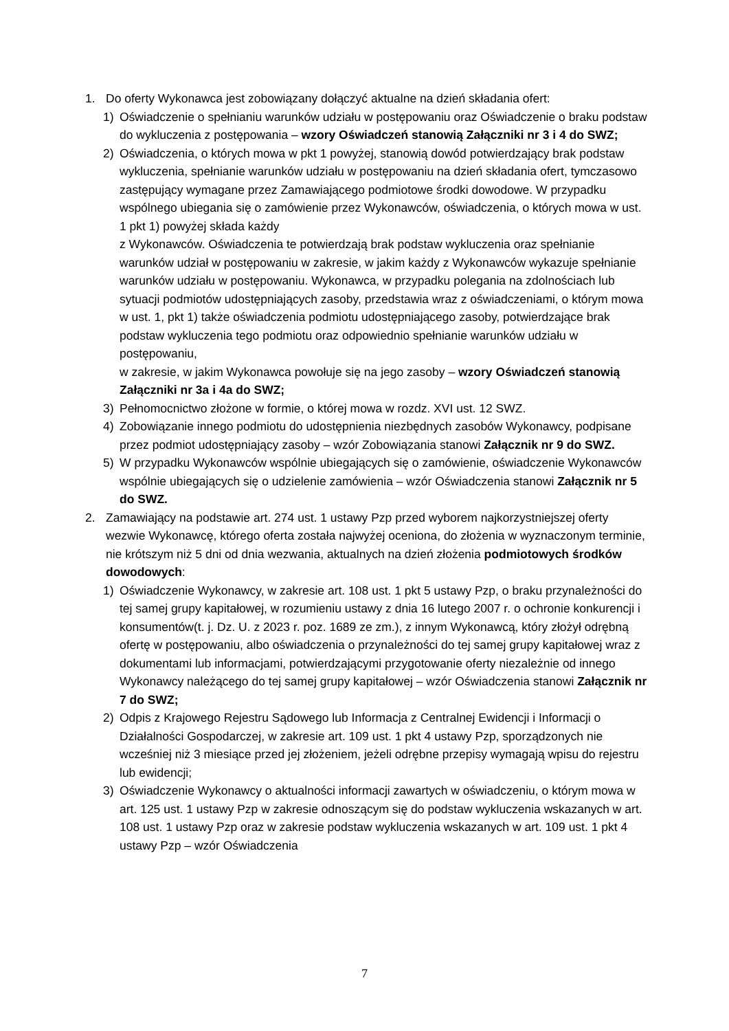1. Do oferty Wykonawca jest zobowiązany dołączyć aktualne na dzień składania ofert:
1) Oświadczenie o spełnianiu warunków udziału w postępowaniu oraz Oświadczenie o braku podstaw do wykluczenia z postępowania – wzory Oświadczeń stanowią Załączniki nr 3 i 4 do SWZ;
2) Oświadczenia, o których mowa w pkt 1 powyżej, stanowią dowód potwierdzający brak podstaw wykluczenia, spełnianie warunków udziału w postępowaniu na dzień składania ofert, tymczasowo zastępujący wymagane przez Zamawiającego podmiotowe środki dowodowe. W przypadku wspólnego ubiegania się o zamówienie przez Wykonawców, oświadczenia, o których mowa w ust. 1 pkt 1) powyżej składa każdy
z Wykonawców. Oświadczenia te potwierdzają brak podstaw wykluczenia oraz spełnianie warunków udział w postępowaniu w zakresie, w jakim każdy z Wykonawców wykazuje spełnianie warunków udziału w postępowaniu. Wykonawca, w przypadku polegania na zdolnościach lub sytuacji podmiotów udostępniających zasoby, przedstawia wraz z oświadczeniami, o którym mowa w ust. 1, pkt 1) także oświadczenia podmiotu udostępniającego zasoby, potwierdzające brak podstaw wykluczenia tego podmiotu oraz odpowiednio spełnianie warunków udziału w postępowaniu,
w zakresie, w jakim Wykonawca powołuje się na jego zasoby – wzory Oświadczeń stanowią Załączniki nr 3a i 4a do SWZ;
3) Pełnomocnictwo złożone w formie, o której mowa w rozdz. XVI ust. 12 SWZ.
4) Zobowiązanie innego podmiotu do udostępnienia niezbędnych zasobów Wykonawcy, podpisane przez podmiot udostępniający zasoby – wzór Zobowiązania stanowi Załącznik nr 9 do SWZ.
5) W przypadku Wykonawców wspólnie ubiegających się o zamówienie, oświadczenie Wykonawców wspólnie ubiegających się o udzielenie zamówienia – wzór Oświadczenia stanowi Załącznik nr 5 do SWZ.
2. Zamawiający na podstawie art. 274 ust. 1 ustawy Pzp przed wyborem najkorzystniejszej oferty wezwie Wykonawcę, którego oferta została najwyżej oceniona, do złożenia w wyznaczonym terminie, nie krótszym niż 5 dni od dnia wezwania, aktualnych na dzień złożenia podmiotowych środków dowodowych:
1) Oświadczenie Wykonawcy, w zakresie art. 108 ust. 1 pkt 5 ustawy Pzp, o braku przynależności do tej samej grupy kapitałowej, w rozumieniu ustawy z dnia 16 lutego 2007 r. o ochronie konkurencji i konsumentów(t. j. Dz. U. z 2023 r. poz. 1689 ze zm.), z innym Wykonawcą, który złożył odrębną ofertę w postępowaniu, albo oświadczenia o przynależności do tej samej grupy kapitałowej wraz z dokumentami lub informacjami, potwierdzającymi przygotowanie oferty niezależnie od innego Wykonawcy należącego do tej samej grupy kapitałowej – wzór Oświadczenia stanowi Załącznik nr 7 do SWZ;
2) Odpis z Krajowego Rejestru Sądowego lub Informacja z Centralnej Ewidencji i Informacji o Działalności Gospodarczej, w zakresie art. 109 ust. 1 pkt 4 ustawy Pzp, sporządzonych nie wcześniej niż 3 miesiące przed jej złożeniem, jeżeli odrębne przepisy wymagają wpisu do rejestru lub ewidencji;
3) Oświadczenie Wykonawcy o aktualności informacji zawartych w oświadczeniu, o którym mowa w art. 125 ust. 1 ustawy Pzp w zakresie odnoszącym się do podstaw wykluczenia wskazanych w art. 108 ust. 1 ustawy Pzp oraz w zakresie podstaw wykluczenia wskazanych w art. 109 ust. 1 pkt 4 ustawy Pzp – wzór Oświadczenia
7